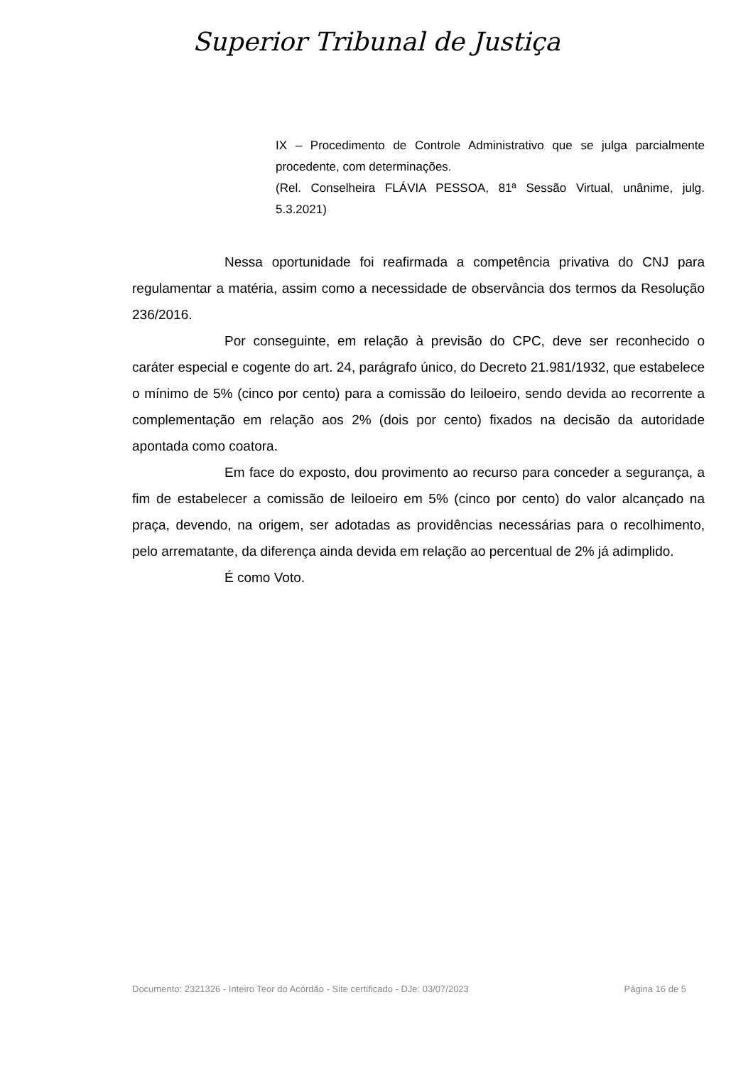Superior Tribunal de Justiça
IX – Procedimento de Controle Administrativo que se julga parcialmente procedente, com determinações.
(Rel. Conselheira FLÁVIA PESSOA, 81ª Sessão Virtual, unânime, julg. 5.3.2021)
Nessa oportunidade foi reafirmada a competência privativa do CNJ para regulamentar a matéria, assim como a necessidade de observância dos termos da Resolução 236/2016.
Por conseguinte, em relação à previsão do CPC, deve ser reconhecido o caráter especial e cogente do art. 24, parágrafo único, do Decreto 21.981/1932, que estabelece o mínimo de 5% (cinco por cento) para a comissão do leiloeiro, sendo devida ao recorrente a complementação em relação aos 2% (dois por cento) fixados na decisão da autoridade apontada como coatora.
Em face do exposto, dou provimento ao recurso para conceder a segurança, a fim de estabelecer a comissão de leiloeiro em 5% (cinco por cento) do valor alcançado na praça, devendo, na origem, ser adotadas as providências necessárias para o recolhimento, pelo arrematante, da diferença ainda devida em relação ao percentual de 2% já adimplido.
É como Voto.
Documento: 2321326 - Inteiro Teor do Acórdão - Site certificado - DJe: 03/07/2023 Página 16 de 5